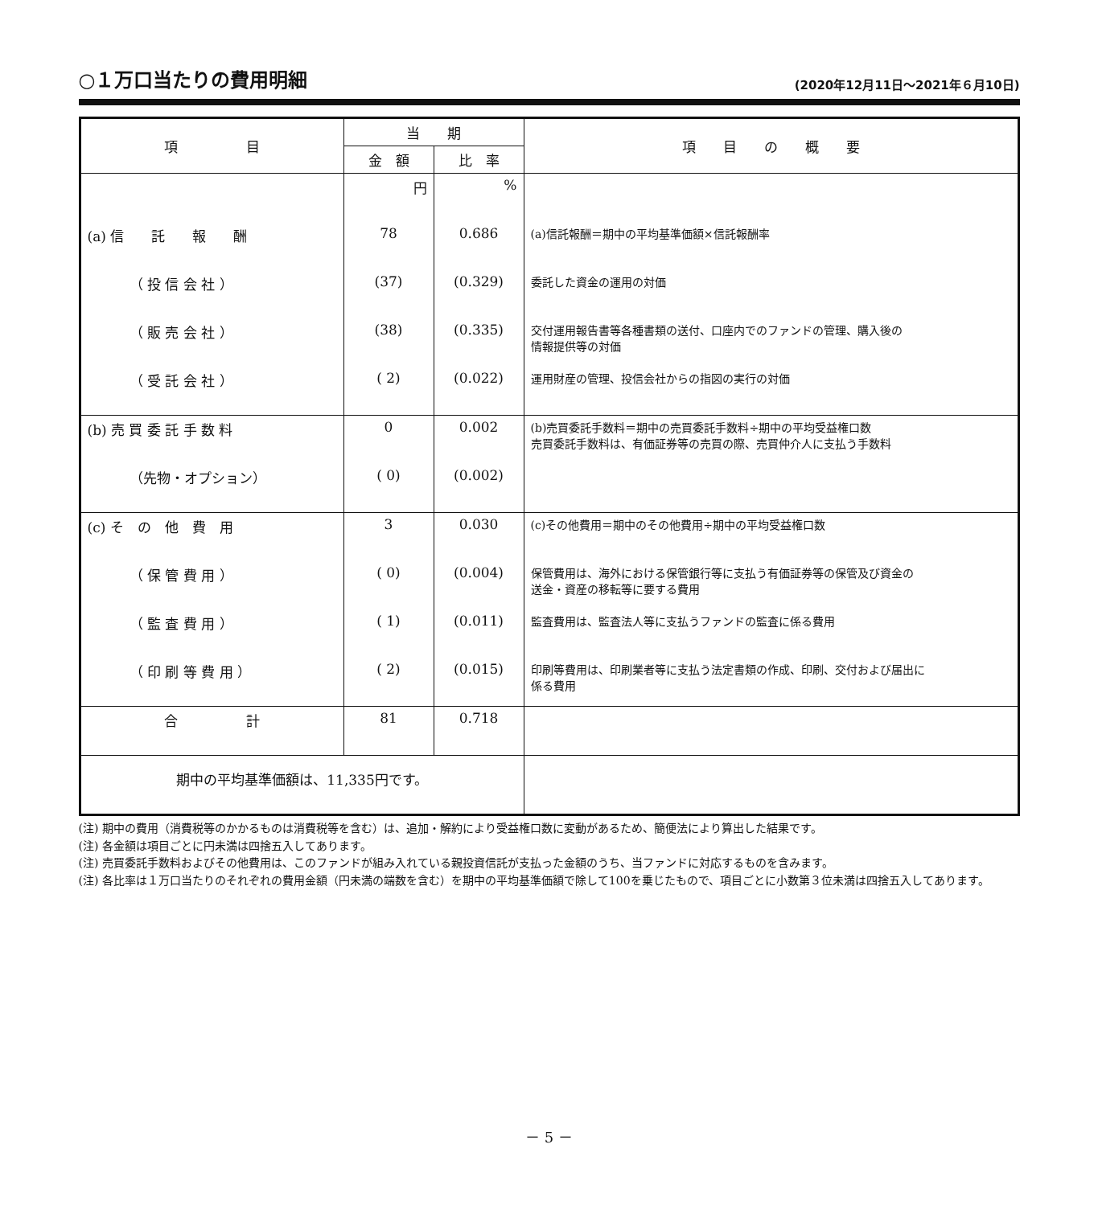○１万口当たりの費用明細
(2020年12月11日～2021年６月10日)
| 項 目 | 当 期 | | 項 目 の 概 要 |
| --- | --- | --- | --- |
| | 金 額 | 比 率 | |
| | 円 | % | |
| (a) 信 託 報 酬 | 78 | 0.686 | (a)信託報酬＝期中の平均基準価額×信託報酬率 |
| （ 投 信 会 社 ） | (37) | (0.329) | 委託した資金の運用の対価 |
| （ 販 売 会 社 ） | (38) | (0.335) | 交付運用報告書等各種書類の送付、口座内でのファンドの管理、購入後の 情報提供等の対価 |
| （ 受 託 会 社 ） | ( 2) | (0.022) | 運用財産の管理、投信会社からの指図の実行の対価 |
| (b) 売 買 委 託 手 数 料 | 0 | 0.002 | (b)売買委託手数料＝期中の売買委託手数料÷期中の平均受益権口数 売買委託手数料は、有価証券等の売買の際、売買仲介人に支払う手数料 |
| （先物・オプション） | ( 0) | (0.002) | |
| (c) そ の 他 費 用 | 3 | 0.030 | (c)その他費用＝期中のその他費用÷期中の平均受益権口数 |
| （ 保 管 費 用 ） | ( 0) | (0.004) | 保管費用は、海外における保管銀行等に支払う有価証券等の保管及び資金の 送金・資産の移転等に要する費用 |
| （ 監 査 費 用 ） | ( 1) | (0.011) | 監査費用は、監査法人等に支払うファンドの監査に係る費用 |
| （ 印 刷 等 費 用 ） | ( 2) | (0.015) | 印刷等費用は、印刷業者等に支払う法定書類の作成、印刷、交付および届出に 係る費用 |
| 合 計 | 81 | 0.718 | |
| 期中の平均基準価額は、11,335円です。 | | | |
(注) 期中の費用（消費税等のかかるものは消費税等を含む）は、追加・解約により受益権口数に変動があるため、簡便法により算出した結果です。
(注) 各金額は項目ごとに円未満は四捨五入してあります。
(注) 売買委託手数料およびその他費用は、このファンドが組み入れている親投資信託が支払った金額のうち、当ファンドに対応するものを含みます。
(注) 各比率は１万口当たりのそれぞれの費用金額（円未満の端数を含む）を期中の平均基準価額で除して100を乗じたもので、項目ごとに小数第３位未満は四捨五入してあります。
－ 5 －